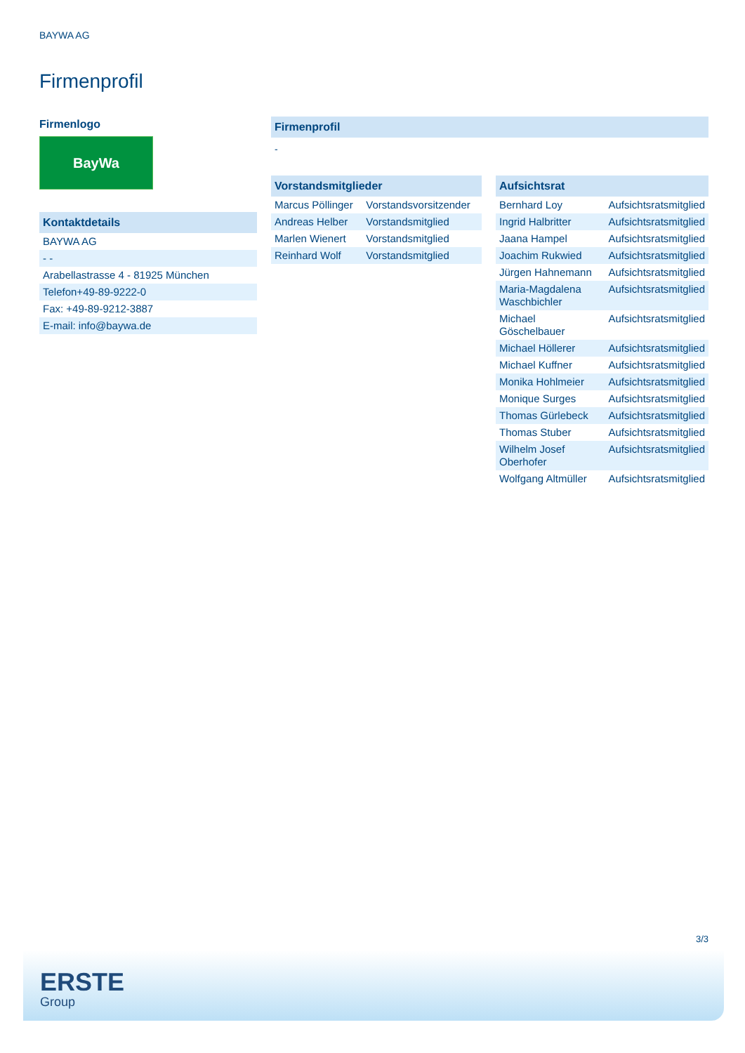BAYWA AG
Firmenprofil
Firmenlogo
BayWa
| Kontaktdetails |
| --- |
| BAYWA AG |
| - - |
| Arabellastrasse 4 - 81925 München |
| Telefon+49-89-9222-0 |
| Fax: +49-89-9212-3887 |
| E-mail: info@baywa.de |
| Firmenprofil |
| --- |
-
| Vorstandsmitglieder | |
| --- | --- |
| Marcus Pöllinger | Vorstandsvorsitzender |
| Andreas Helber | Vorstandsmitglied |
| Marlen Wienert | Vorstandsmitglied |
| Reinhard Wolf | Vorstandsmitglied |
| Aufsichtsrat | |
| --- | --- |
| Bernhard Loy | Aufsichtsratsmitglied |
| Ingrid Halbritter | Aufsichtsratsmitglied |
| Jaana Hampel | Aufsichtsratsmitglied |
| Joachim Rukwied | Aufsichtsratsmitglied |
| Jürgen Hahnemann | Aufsichtsratsmitglied |
| Maria-Magdalena Waschbichler | Aufsichtsratsmitglied |
| Michael Göschelbauer | Aufsichtsratsmitglied |
| Michael Höllerer | Aufsichtsratsmitglied |
| Michael Kuffner | Aufsichtsratsmitglied |
| Monika Hohlmeier | Aufsichtsratsmitglied |
| Monique Surges | Aufsichtsratsmitglied |
| Thomas Gürlebeck | Aufsichtsratsmitglied |
| Thomas Stuber | Aufsichtsratsmitglied |
| Wilhelm Josef Oberhofer | Aufsichtsratsmitglied |
| Wolfgang Altmüller | Aufsichtsratsmitglied |
3/3
ERSTE
Group